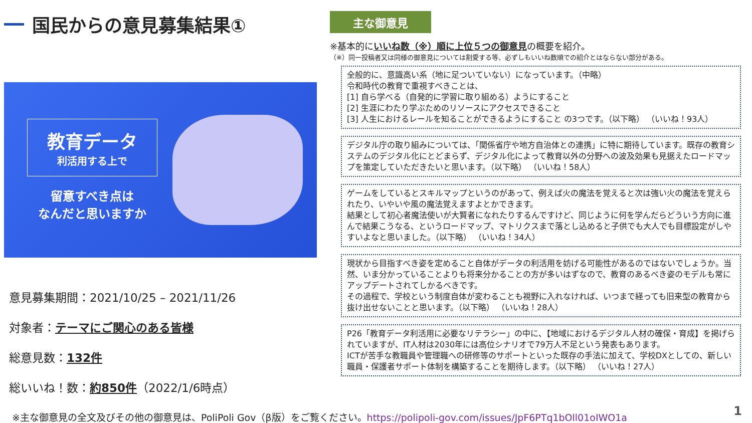国民からの意見募集結果①
教育データ
利活用する上で
留意すべき点は
なんだと思いますか
意見募集期間：2021/10/25 – 2021/11/26
対象者：テーマにご関心のある皆様
総意見数：132件
総いいね！数：約850件（2022/1/6時点）
主な御意見
※基本的にいいね数（※）順に上位５つの御意見の概要を紹介。
（※）同一投稿者又は同様の御意見については割愛する等、必ずしもいいね数順での紹介とはならない部分がある。
全般的に、意識高い系（地に足ついていない）になっています。（中略）
令和時代の教育で重視すべきことは、
[1] 自ら学べる（自発的に学習に取り組める）ようにすること
[2] 生涯にわたり学ぶためのリソースにアクセスできること
[3] 人生におけるレールを知ることができるようにすること の3つです。（以下略） （いいね！93人）
デジタル庁の取り組みについては、「関係省庁や地方自治体との連携」に特に期待しています。既存の教育システムのデジタル化にとどまらず、デジタル化によって教育以外の分野への波及効果も見据えたロードマップを策定していただきたいと思います。（以下略） （いいね！58人）
ゲームをしているとスキルマップというのがあって、例えば火の魔法を覚えると次は強い火の魔法を覚えられたり、いやいや風の魔法覚えますよとかできます。
結果として初心者魔法使いが大賢者になれたりするんですけど、同じように何を学んだらどういう方向に進んで結果こうなる、というロードマップ、マトリクスまで落とし込めると子供でも大人でも目標設定がしやすいよなと思いました。（以下略） （いいね！34人）
現状から目指すべき姿を定めること自体がデータの利活用を妨げる可能性があるのではないでしょうか。当然、いま分かっていることよりも将来分かることの方が多いはずなので、教育のあるべき姿のモデルも常にアップデートされてしかるべきです。
その過程で、学校という制度自体が変わることも視野に入れなければ、いつまで経っても旧来型の教育から抜け出せないことと思います。（以下略） （いいね！28人）
P26「教育データ利活用に必要なリテラシー」の中に、【地域におけるデジタル人材の確保・育成】を掲げられていますが、IT人材は2030年には高位シナリオで79万人不足という発表もあります。
ICTが苦手な教職員や管理職への研修等のサポートといった既存の手法に加えて、学校DXとしての、新しい職員・保護者サポート体制を構築することを期待します。（以下略） （いいね！27人）
※主な御意見の全文及びその他の御意見は、PoliPoli Gov（β版）をご覧ください。https://polipoli-gov.com/issues/JpF6PTq1bOll01oIWO1a
1